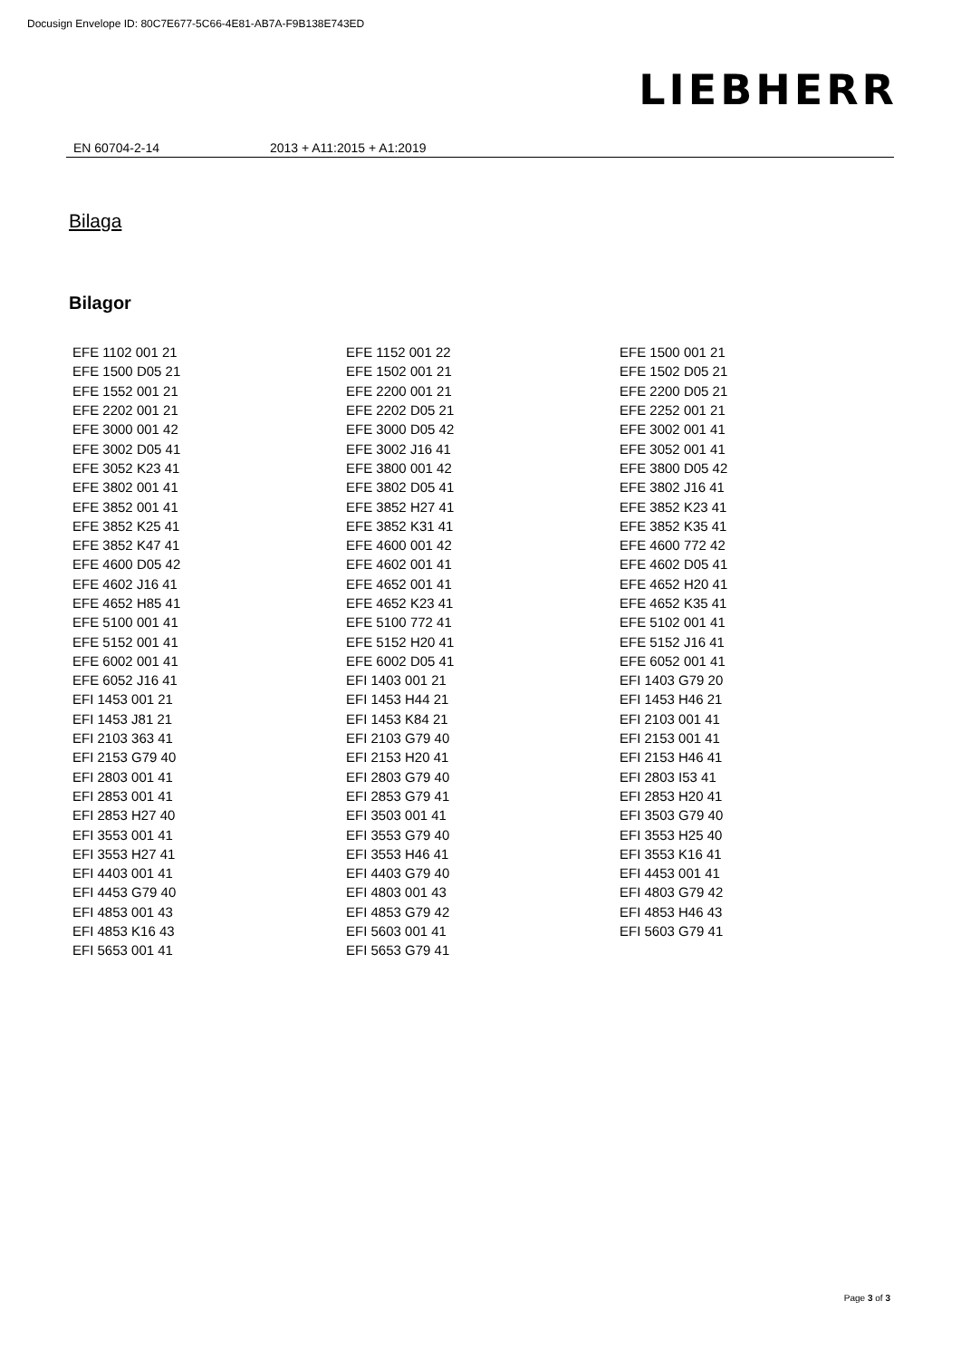Docusign Envelope ID: 80C7E677-5C66-4E81-AB7A-F9B138E743ED
LIEBHERR
EN 60704-2-14 2013 + A11:2015 + A1:2019
Bilaga
Bilagor
| EFE 1102 001 21 | EFE 1152 001 22 | EFE 1500 001 21 |
| EFE 1500 D05 21 | EFE 1502 001 21 | EFE 1502 D05 21 |
| EFE 1552 001 21 | EFE 2200 001 21 | EFE 2200 D05 21 |
| EFE 2202 001 21 | EFE 2202 D05 21 | EFE 2252 001 21 |
| EFE 3000 001 42 | EFE 3000 D05 42 | EFE 3002 001 41 |
| EFE 3002 D05 41 | EFE 3002 J16 41 | EFE 3052 001 41 |
| EFE 3052 K23 41 | EFE 3800 001 42 | EFE 3800 D05 42 |
| EFE 3802 001 41 | EFE 3802 D05 41 | EFE 3802 J16 41 |
| EFE 3852 001 41 | EFE 3852 H27 41 | EFE 3852 K23 41 |
| EFE 3852 K25 41 | EFE 3852 K31 41 | EFE 3852 K35 41 |
| EFE 3852 K47 41 | EFE 4600 001 42 | EFE 4600 772 42 |
| EFE 4600 D05 42 | EFE 4602 001 41 | EFE 4602 D05 41 |
| EFE 4602 J16 41 | EFE 4652 001 41 | EFE 4652 H20 41 |
| EFE 4652 H85 41 | EFE 4652 K23 41 | EFE 4652 K35 41 |
| EFE 5100 001 41 | EFE 5100 772 41 | EFE 5102 001 41 |
| EFE 5152 001 41 | EFE 5152 H20 41 | EFE 5152 J16 41 |
| EFE 6002 001 41 | EFE 6002 D05 41 | EFE 6052 001 41 |
| EFE 6052 J16 41 | EFI 1403 001 21 | EFI 1403 G79 20 |
| EFI 1453 001 21 | EFI 1453 H44 21 | EFI 1453 H46 21 |
| EFI 1453 J81 21 | EFI 1453 K84 21 | EFI 2103 001 41 |
| EFI 2103 363 41 | EFI 2103 G79 40 | EFI 2153 001 41 |
| EFI 2153 G79 40 | EFI 2153 H20 41 | EFI 2153 H46 41 |
| EFI 2803 001 41 | EFI 2803 G79 40 | EFI 2803 I53 41 |
| EFI 2853 001 41 | EFI 2853 G79 41 | EFI 2853 H20 41 |
| EFI 2853 H27 40 | EFI 3503 001 41 | EFI 3503 G79 40 |
| EFI 3553 001 41 | EFI 3553 G79 40 | EFI 3553 H25 40 |
| EFI 3553 H27 41 | EFI 3553 H46 41 | EFI 3553 K16 41 |
| EFI 4403 001 41 | EFI 4403 G79 40 | EFI 4453 001 41 |
| EFI 4453 G79 40 | EFI 4803 001 43 | EFI 4803 G79 42 |
| EFI 4853 001 43 | EFI 4853 G79 42 | EFI 4853 H46 43 |
| EFI 4853 K16 43 | EFI 5603 001 41 | EFI 5603 G79 41 |
| EFI 5653 001 41 | EFI 5653 G79 41 | |
Page 3 of 3